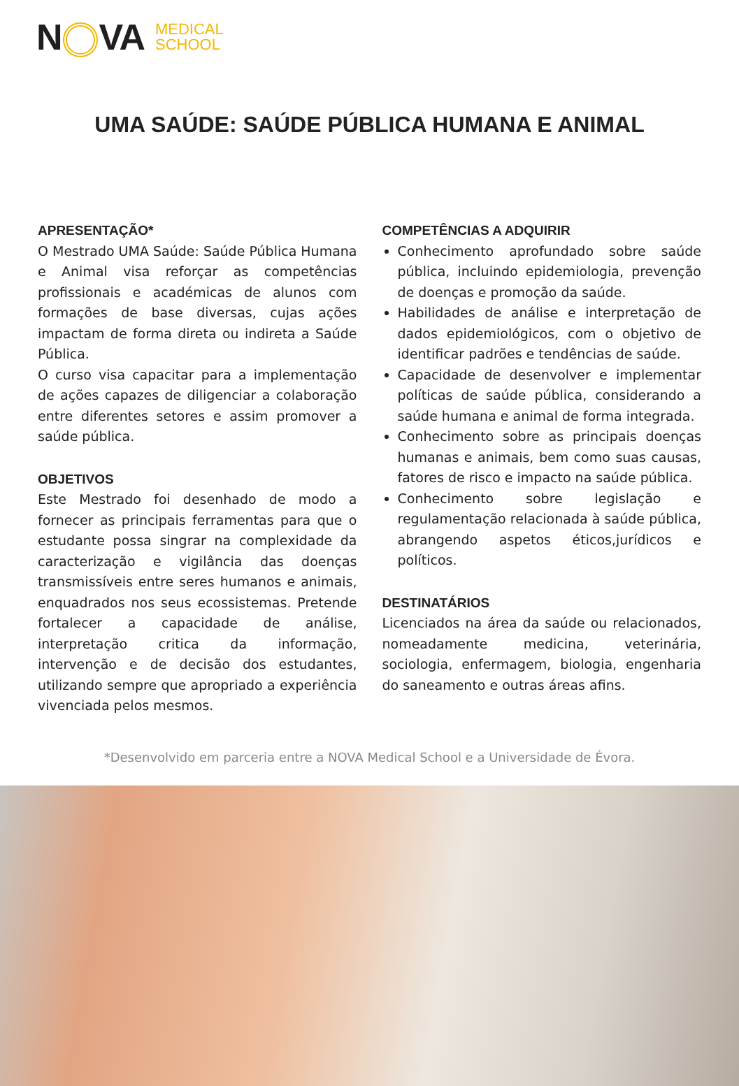N VA MEDICAL
SCHOOL
UMA SAÚDE: SAÚDE PÚBLICA HUMANA E ANIMAL
APRESENTAÇÃO*
O Mestrado UMA Saúde: Saúde Pública Humana e Animal visa reforçar as competências profissionais e académicas de alunos com formações de base diversas, cujas ações impactam de forma direta ou indireta a Saúde Pública.
O curso visa capacitar para a implementação de ações capazes de diligenciar a colaboração entre diferentes setores e assim promover a saúde pública.
OBJETIVOS
Este Mestrado foi desenhado de modo a fornecer as principais ferramentas para que o estudante possa singrar na complexidade da caracterização e vigilância das doenças transmissíveis entre seres humanos e animais, enquadrados nos seus ecossistemas. Pretende fortalecer a capacidade de análise, interpretação critica da informação, intervenção e de decisão dos estudantes, utilizando sempre que apropriado a experiência vivenciada pelos mesmos.
COMPETÊNCIAS A ADQUIRIR
Conhecimento aprofundado sobre saúde pública, incluindo epidemiologia, prevenção de doenças e promoção da saúde.
Habilidades de análise e interpretação de dados epidemiológicos, com o objetivo de identificar padrões e tendências de saúde.
Capacidade de desenvolver e implementar políticas de saúde pública, considerando a saúde humana e animal de forma integrada.
Conhecimento sobre as principais doenças humanas e animais, bem como suas causas, fatores de risco e impacto na saúde pública.
Conhecimento sobre legislação e regulamentação relacionada à saúde pública, abrangendo aspetos éticos,jurídicos e políticos.
DESTINATÁRIOS
Licenciados na área da saúde ou relacionados, nomeadamente medicina, veterinária, sociologia, enfermagem, biologia, engenharia do saneamento e outras áreas afins.
*Desenvolvido em parceria entre a NOVA Medical School e a Universidade de Évora.